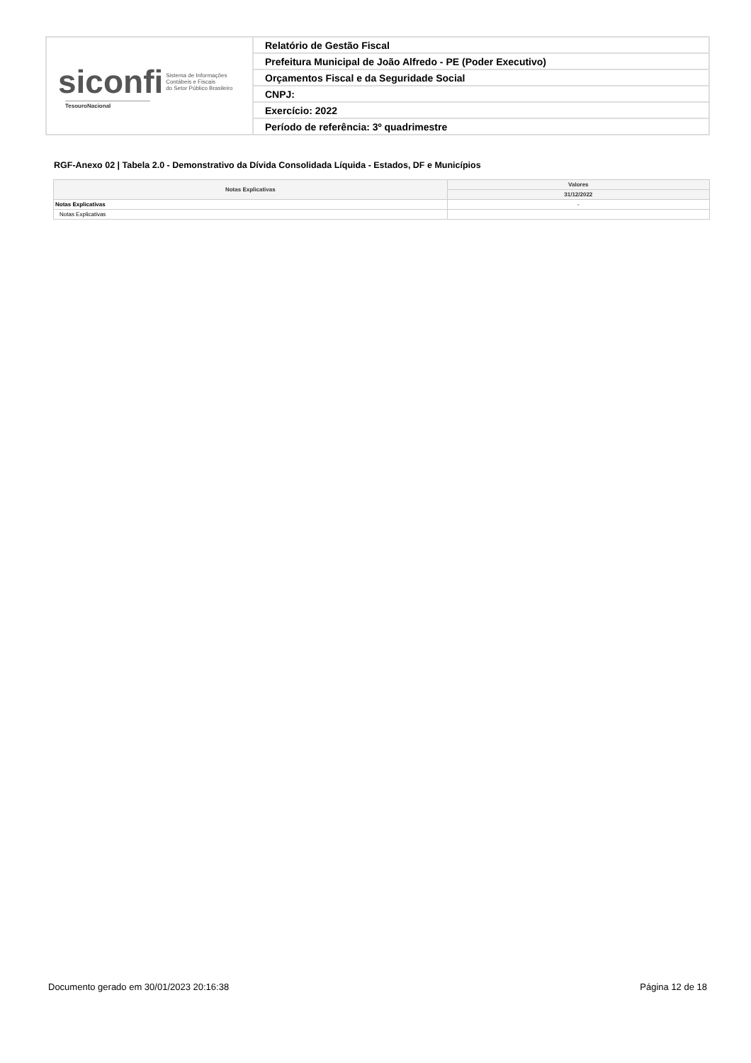| siconfi Sistema de Informações Contábeis e Fiscais do Setor Público Brasileiro TesouroNacional | Relatório de Gestão Fiscal |
| | Prefeitura Municipal de João Alfredo - PE (Poder Executivo) |
| | Orçamentos Fiscal e da Seguridade Social |
| | CNPJ: |
| | Exercício: 2022 |
| | Período de referência: 3º quadrimestre |
RGF-Anexo 02 | Tabela 2.0 - Demonstrativo da Dívida Consolidada Líquida - Estados, DF e Municípios
| Notas Explicativas | Valores |
| --- | --- |
| | 31/12/2022 |
| Notas Explicativas | - |
| Notas Explicativas | |
Documento gerado em 30/01/2023 20:16:38 Página 12 de 18